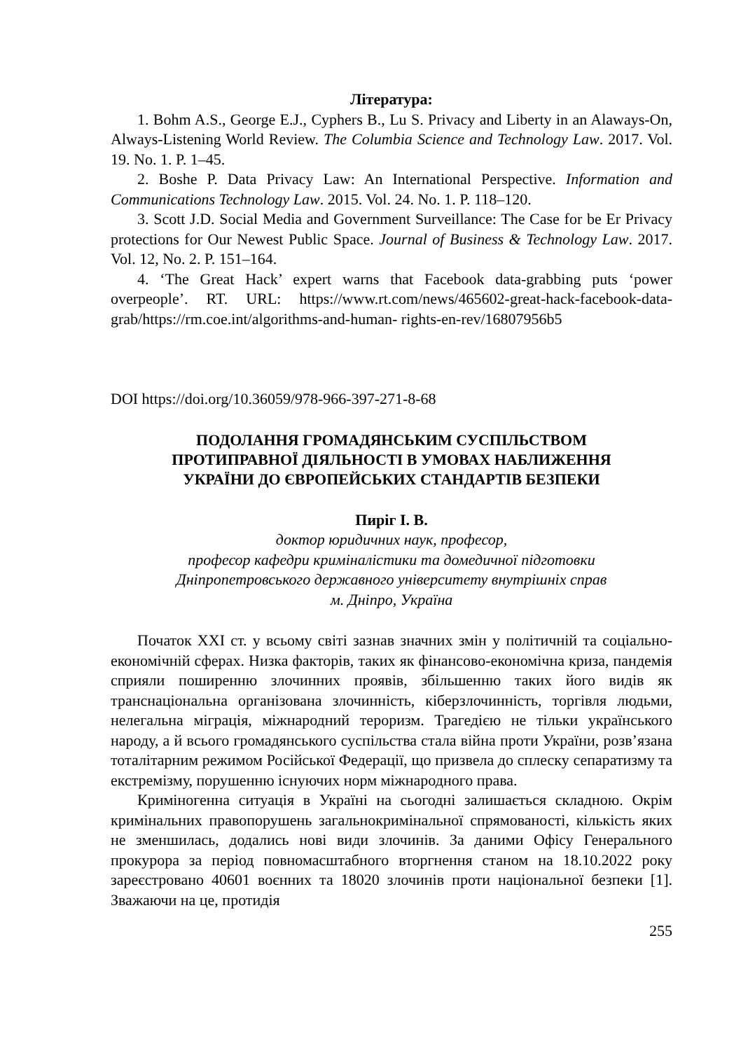Література:
1. Bohm A.S., George E.J., Cyphers B., Lu S. Privacy and Liberty in an Alaways-On, Always-Listening World Review. The Columbia Science and Technology Law. 2017. Vol. 19. No. 1. P. 1–45.
2. Boshe P. Data Privacy Law: An International Perspective. Information and Communications Technology Law. 2015. Vol. 24. No. 1. P. 118–120.
3. Scott J.D. Social Media and Government Surveillance: The Case for be Er Privacy protections for Our Newest Public Space. Journal of Business & Technology Law. 2017. Vol. 12, No. 2. P. 151–164.
4. ‘The Great Hack’ expert warns that Facebook data-grabbing puts ‘power overpeople’. RT. URL: https://www.rt.com/news/465602-great-hack-facebook-data-grab/https://rm.coe.int/algorithms-and-human- rights-en-rev/16807956b5
DOI https://doi.org/10.36059/978-966-397-271-8-68
ПОДОЛАННЯ ГРОМАДЯНСЬКИМ СУСПІЛЬСТВОМ
ПРОТИПРАВНОЇ ДІЯЛЬНОСТІ В УМОВАХ НАБЛИЖЕННЯ
УКРАЇНИ ДО ЄВРОПЕЙСЬКИХ СТАНДАРТІВ БЕЗПЕКИ
Пиріг І. В.
доктор юридичних наук, професор,
професор кафедри криміналістики та домедичної підготовки
Дніпропетровського державного університету внутрішніх справ
м. Дніпро, Україна
Початок XXI ст. у всьому світі зазнав значних змін у політичній та соціально-економічній сферах. Низка факторів, таких як фінансово-економічна криза, пандемія сприяли поширенню злочинних проявів, збільшенню таких його видів як транснаціональна організована злочинність, кіберзлочинність, торгівля людьми, нелегальна міграція, міжнародний тероризм. Трагедією не тільки українського народу, а й всього громадянського суспільства стала війна проти України, розв’язана тоталітарним режимом Російської Федерації, що призвела до сплеску сепаратизму та екстремізму, порушенню існуючих норм міжнародного права.
Криміногенна ситуація в Україні на сьогодні залишається складною. Окрім кримінальних правопорушень загальнокримінальної спрямованості, кількість яких не зменшилась, додались нові види злочинів. За даними Офісу Генерального прокурора за період повномасштабного вторгнення станом на 18.10.2022 року зареєстровано 40601 воєнних та 18020 злочинів проти національної безпеки [1]. Зважаючи на це, протидія
255